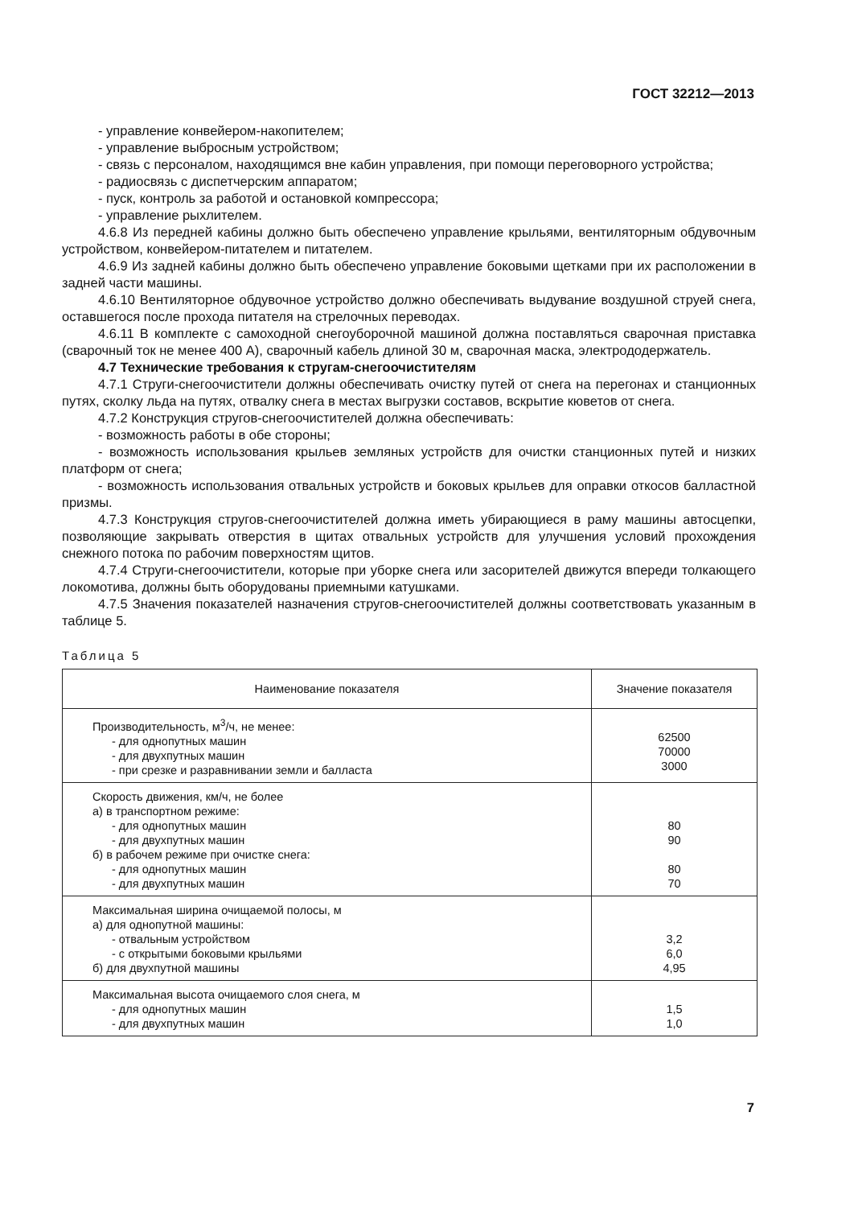ГОСТ 32212—2013
- управление конвейером-накопителем;
- управление выбросным устройством;
- связь с персоналом, находящимся вне кабин управления, при помощи переговорного устройства;
- радиосвязь с диспетчерским аппаратом;
- пуск, контроль за работой и остановкой компрессора;
- управление рыхлителем.
4.6.8 Из передней кабины должно быть обеспечено управление крыльями, вентиляторным обдувочным устройством, конвейером-питателем и питателем.
4.6.9 Из задней кабины должно быть обеспечено управление боковыми щетками при их расположении в задней части машины.
4.6.10 Вентиляторное обдувочное устройство должно обеспечивать выдувание воздушной струей снега, оставшегося после прохода питателя на стрелочных переводах.
4.6.11 В комплекте с самоходной снегоуборочной машиной должна поставляться сварочная приставка (сварочный ток не менее 400 А), сварочный кабель длиной 30 м, сварочная маска, электрододержатель.
4.7 Технические требования к стругам-снегоочистителям
4.7.1 Струги-снегоочистители должны обеспечивать очистку путей от снега на перегонах и станционных путях, сколку льда на путях, отвалку снега в местах выгрузки составов, вскрытие кюветов от снега.
4.7.2 Конструкция стругов-снегоочистителей должна обеспечивать:
- возможность работы в обе стороны;
- возможность использования крыльев земляных устройств для очистки станционных путей и низких платформ от снега;
- возможность использования отвальных устройств и боковых крыльев для оправки откосов балластной призмы.
4.7.3 Конструкция стругов-снегоочистителей должна иметь убирающиеся в раму машины автосцепки, позволяющие закрывать отверстия в щитах отвальных устройств для улучшения условий прохождения снежного потока по рабочим поверхностям щитов.
4.7.4 Струги-снегоочистители, которые при уборке снега или засорителей движутся впереди толкающего локомотива, должны быть оборудованы приемными катушками.
4.7.5 Значения показателей назначения стругов-снегоочистителей должны соответствовать указанным в таблице 5.
Таблица 5
| Наименование показателя | Значение показателя |
| --- | --- |
| Производительность, м<sup>3</sup>/ч, не менее: - для однопутных машин - для двухпутных машин - при срезке и разравнивании земли и балласта | 62500 70000 3000 |
| Скорость движения, км/ч, не более а) в транспортном режиме: - для однопутных машин - для двухпутных машин б) в рабочем режиме при очистке снега: - для однопутных машин - для двухпутных машин | 80 90 80 70 |
| Максимальная ширина очищаемой полосы, м а) для однопутной машины: - отвальным устройством - с открытыми боковыми крыльями б) для двухпутной машины | 3,2 6,0 4,95 |
| Максимальная высота очищаемого слоя снега, м - для однопутных машин - для двухпутных машин | 1,5 1,0 |
7